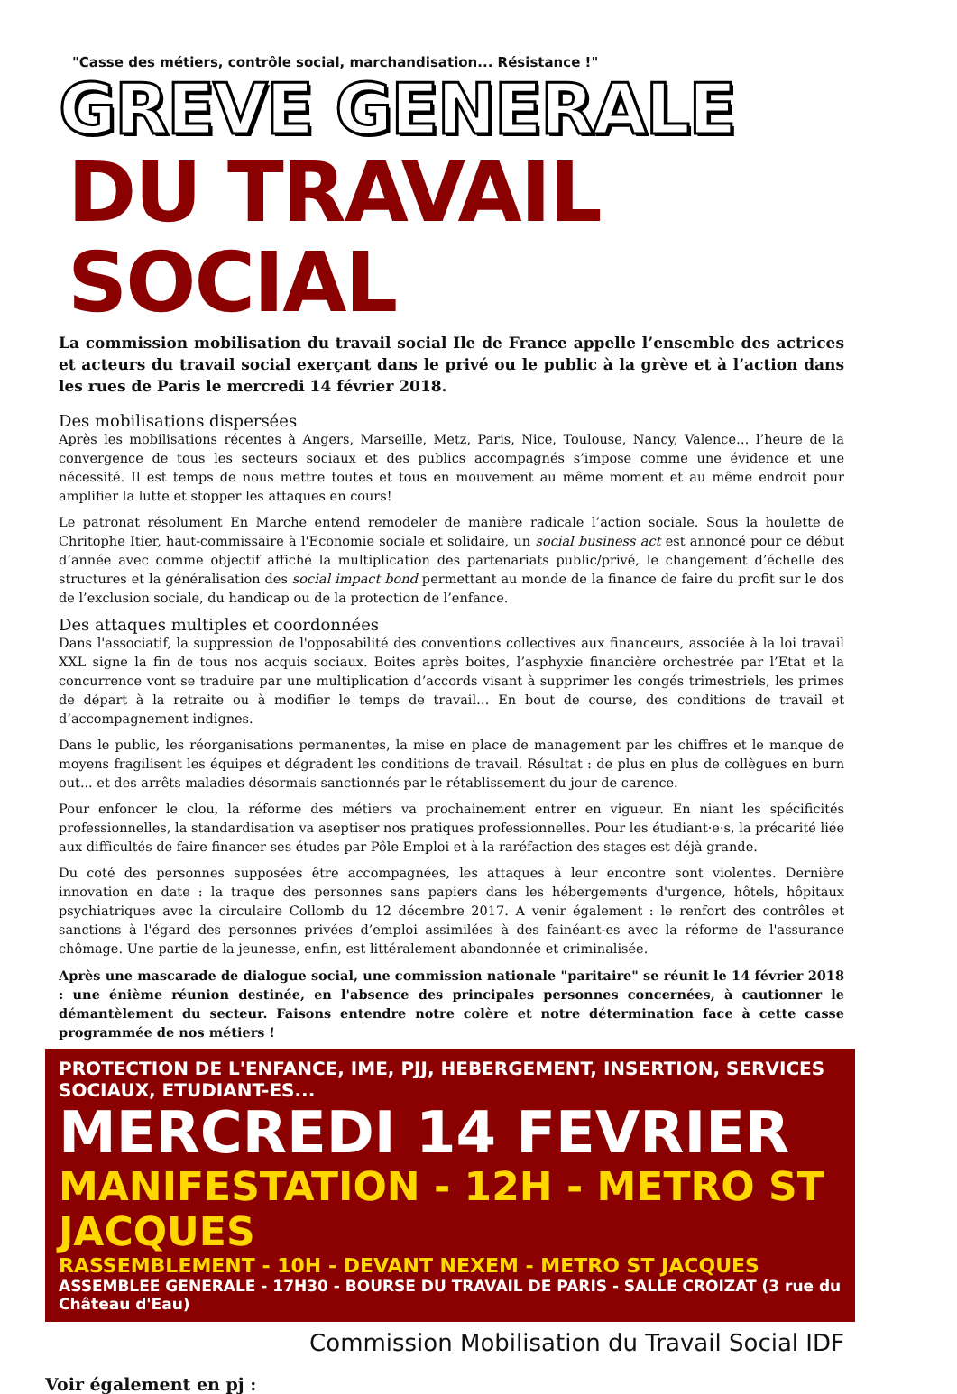"Casse des métiers, contrôle social, marchandisation... Résistance !"
GREVE GENERALE
DU TRAVAIL SOCIAL
La commission mobilisation du travail social Ile de France appelle l’ensemble des actrices et acteurs du travail social exerçant dans le privé ou le public à la grève et à l’action dans les rues de Paris le mercredi 14 février 2018.
Des mobilisations dispersées
Après les mobilisations récentes à Angers, Marseille, Metz, Paris, Nice, Toulouse, Nancy, Valence… l’heure de la convergence de tous les secteurs sociaux et des publics accompagnés s’impose comme une évidence et une nécessité. Il est temps de nous mettre toutes et tous en mouvement au même moment et au même endroit pour amplifier la lutte et stopper les attaques en cours!
Le patronat résolument En Marche entend remodeler de manière radicale l’action sociale. Sous la houlette de Chritophe Itier, haut-commissaire à l'Economie sociale et solidaire, un social business act est annoncé pour ce début d’année avec comme objectif affiché la multiplication des partenariats public/privé, le changement d’échelle des structures et la généralisation des social impact bond permettant au monde de la finance de faire du profit sur le dos de l’exclusion sociale, du handicap ou de la protection de l’enfance.
Des attaques multiples et coordonnées
Dans l'associatif, la suppression de l'opposabilité des conventions collectives aux financeurs, associée à la loi travail XXL signe la fin de tous nos acquis sociaux. Boites après boites, l’asphyxie financière orchestrée par l’Etat et la concurrence vont se traduire par une multiplication d’accords visant à supprimer les congés trimestriels, les primes de départ à la retraite ou à modifier le temps de travail… En bout de course, des conditions de travail et d’accompagnement indignes.
Dans le public, les réorganisations permanentes, la mise en place de management par les chiffres et le manque de moyens fragilisent les équipes et dégradent les conditions de travail. Résultat : de plus en plus de collègues en burn out... et des arrêts maladies désormais sanctionnés par le rétablissement du jour de carence.
Pour enfoncer le clou, la réforme des métiers va prochainement entrer en vigueur. En niant les spécificités professionnelles, la standardisation va aseptiser nos pratiques professionnelles. Pour les étudiant·e·s, la précarité liée aux difficultés de faire financer ses études par Pôle Emploi et à la raréfaction des stages est déjà grande.
Du coté des personnes supposées être accompagnées, les attaques à leur encontre sont violentes. Dernière innovation en date : la traque des personnes sans papiers dans les hébergements d'urgence, hôtels, hôpitaux psychiatriques avec la circulaire Collomb du 12 décembre 2017. A venir également : le renfort des contrôles et sanctions à l'égard des personnes privées d’emploi assimilées à des fainéant-es avec la réforme de l'assurance chômage. Une partie de la jeunesse, enfin, est littéralement abandonnée et criminalisée.
Après une mascarade de dialogue social, une commission nationale "paritaire" se réunit le 14 février 2018 : une énième réunion destinée, en l'absence des principales personnes concernées, à cautionner le démantèlement du secteur. Faisons entendre notre colère et notre détermination face à cette casse programmée de nos métiers !
PROTECTION DE L'ENFANCE, IME, PJJ, HEBERGEMENT, INSERTION, SERVICES SOCIAUX, ETUDIANT-ES...
MERCREDI 14 FEVRIER
MANIFESTATION - 12H - METRO ST JACQUES
RASSEMBLEMENT - 10H - DEVANT NEXEM - METRO ST JACQUES
ASSEMBLEE GENERALE - 17H30 - BOURSE DU TRAVAIL DE PARIS - SALLE CROIZAT (3 rue du Château d'Eau)
Commission Mobilisation du Travail Social IDF
Voir également en pj :